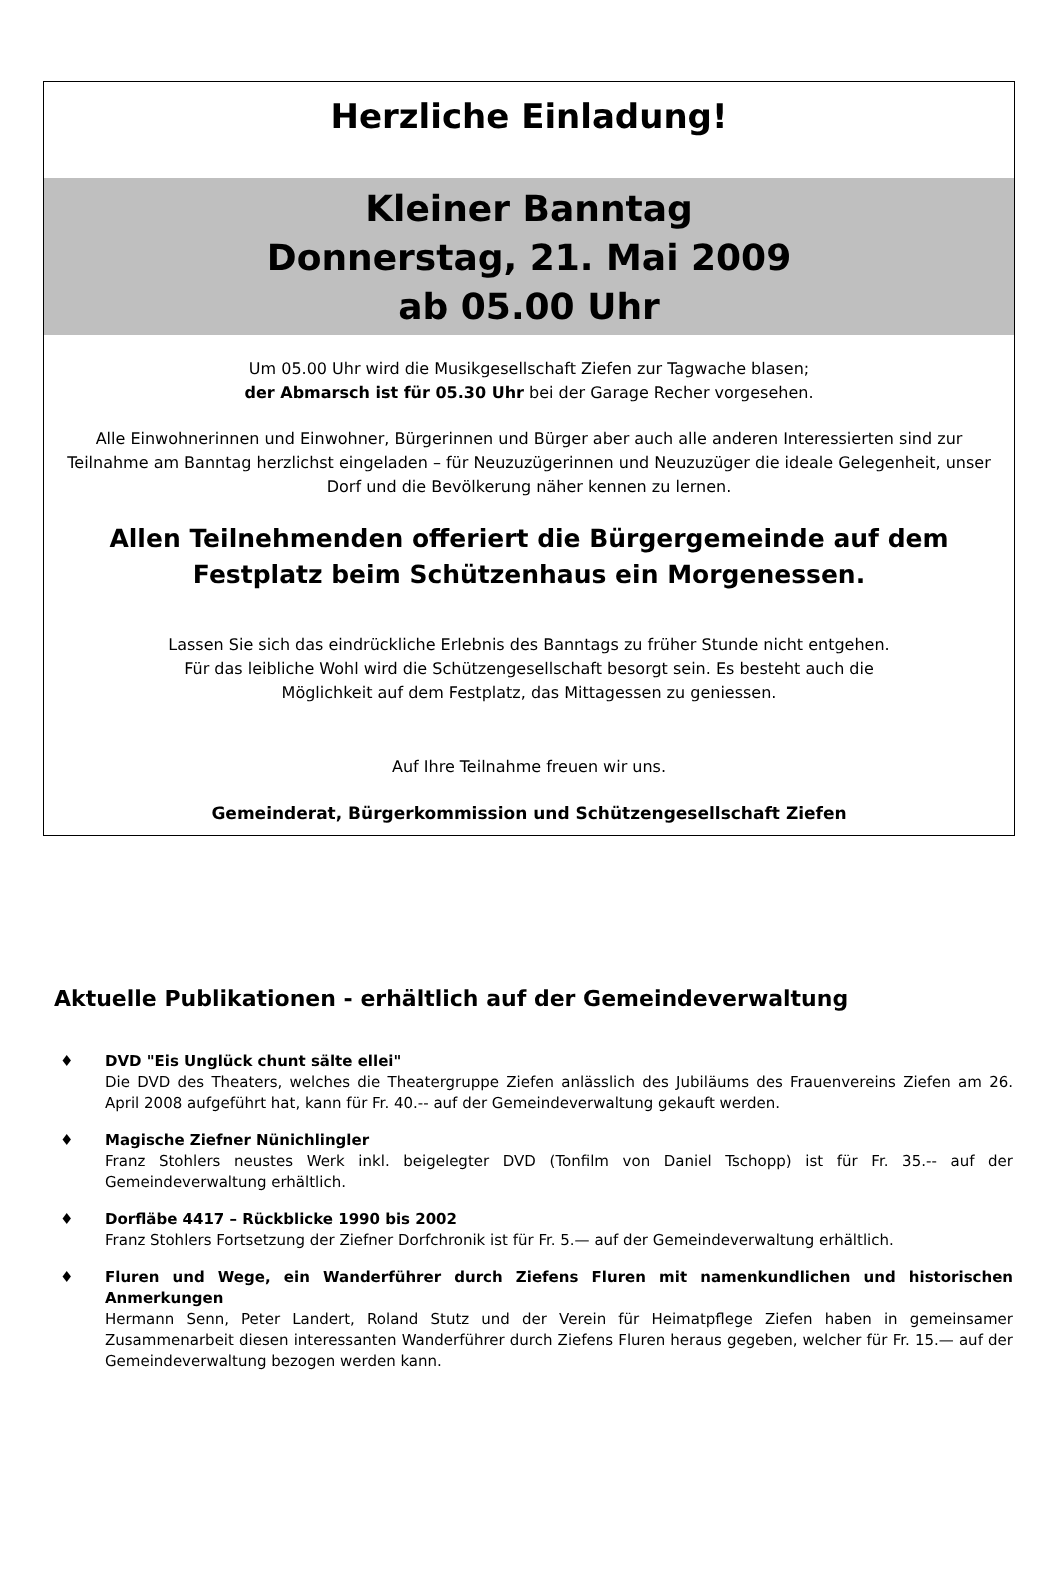Herzliche Einladung!
Kleiner Banntag
Donnerstag, 21. Mai 2009
ab 05.00 Uhr
Um 05.00 Uhr wird die Musikgesellschaft Ziefen zur Tagwache blasen;
der Abmarsch ist für 05.30 Uhr bei der Garage Recher vorgesehen.
Alle Einwohnerinnen und Einwohner, Bürgerinnen und Bürger aber auch alle anderen Interessierten sind zur Teilnahme am Banntag herzlichst eingeladen – für Neuzuzügerinnen und Neuzuzüger die ideale Gelegenheit, unser Dorf und die Bevölkerung näher kennen zu lernen.
Allen Teilnehmenden offeriert die Bürgergemeinde auf dem
Festplatz beim Schützenhaus ein Morgenessen.
Lassen Sie sich das eindrückliche Erlebnis des Banntags zu früher Stunde nicht entgehen.
Für das leibliche Wohl wird die Schützengesellschaft besorgt sein. Es besteht auch die
Möglichkeit auf dem Festplatz, das Mittagessen zu geniessen.
Auf Ihre Teilnahme freuen wir uns.
Gemeinderat, Bürgerkommission und Schützengesellschaft Ziefen
Aktuelle Publikationen - erhältlich auf der Gemeindeverwaltung
♦ DVD "Eis Unglück chunt sälte ellei"
Die DVD des Theaters, welches die Theatergruppe Ziefen anlässlich des Jubiläums des Frauenvereins Ziefen am 26. April 2008 aufgeführt hat, kann für Fr. 40.-- auf der Gemeindeverwaltung gekauft werden.
♦ Magische Ziefner Nünichlingler
Franz Stohlers neustes Werk inkl. beigelegter DVD (Tonfilm von Daniel Tschopp) ist für Fr. 35.-- auf der Gemeindeverwaltung erhältlich.
♦ Dorfläbe 4417 – Rückblicke 1990 bis 2002
Franz Stohlers Fortsetzung der Ziefner Dorfchronik ist für Fr. 5.— auf der Gemeindeverwaltung erhältlich.
♦ Fluren und Wege, ein Wanderführer durch Ziefens Fluren mit namenkundlichen und historischen Anmerkungen
Hermann Senn, Peter Landert, Roland Stutz und der Verein für Heimatpflege Ziefen haben in gemeinsamer Zusammenarbeit diesen interessanten Wanderführer durch Ziefens Fluren heraus gegeben, welcher für Fr. 15.— auf der Gemeindeverwaltung bezogen werden kann.